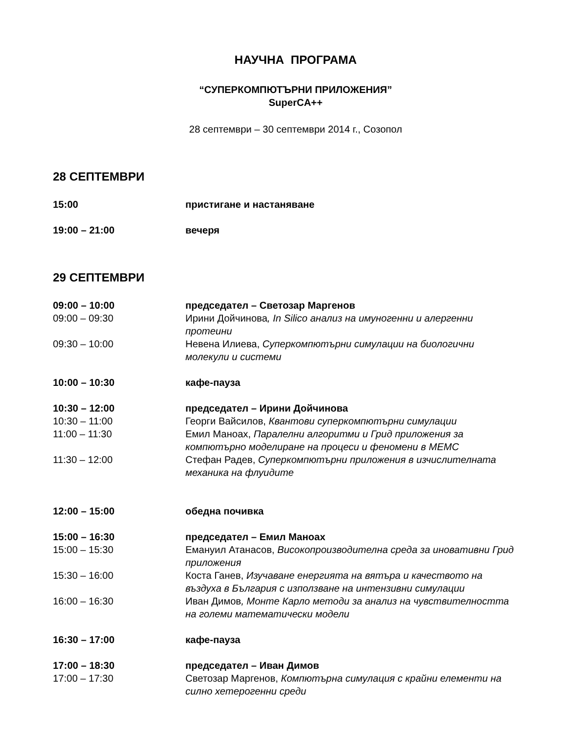НАУЧНА ПРОГРАМА
“СУПЕРКОМПЮТЪРНИ ПРИЛОЖЕНИЯ”
SuperCA++
28 септември – 30 септември 2014 г., Созопол
28 СЕПТЕМВРИ
15:00 пристигане и настаняване
19:00 – 21:00 вечеря
29 СЕПТЕМВРИ
09:00 – 10:00 председател – Светозар Маргенов
09:00 – 09:30 Ирини Дойчинова, In Silico анализ на имуногенни и алергенни протеини
09:30 – 10:00 Невена Илиева, Суперкомпютърни симулации на биологични молекули и системи
10:00 – 10:30 кафе-пауза
10:30 – 12:00 председател – Ирини Дойчинова
10:30 – 11:00 Георги Вайсилов, Квантови суперкомпютърни симулации
11:00 – 11:30 Емил Маноах, Паралелни алгоритми и Грид приложения за компютърно моделиране на процеси и феномени в МЕМС
11:30 – 12:00 Стефан Радев, Суперкомпютърни приложения в изчислителната механика на флуидите
12:00 – 15:00 обедна почивка
15:00 – 16:30 председател – Емил Маноах
15:00 – 15:30 Емануил Атанасов, Високопроизводителна среда за иновативни Грид приложения
15:30 – 16:00 Коста Ганев, Изучаване енергията на вятъра и качеството на въздуха в България с използване на интензивни симулации
16:00 – 16:30 Иван Димов, Монте Карло методи за анализ на чувствителността на големи математически модели
16:30 – 17:00 кафе-пауза
17:00 – 18:30 председател – Иван Димов
17:00 – 17:30 Светозар Маргенов, Компютърна симулация с крайни елементи на силно хетерогенни среди